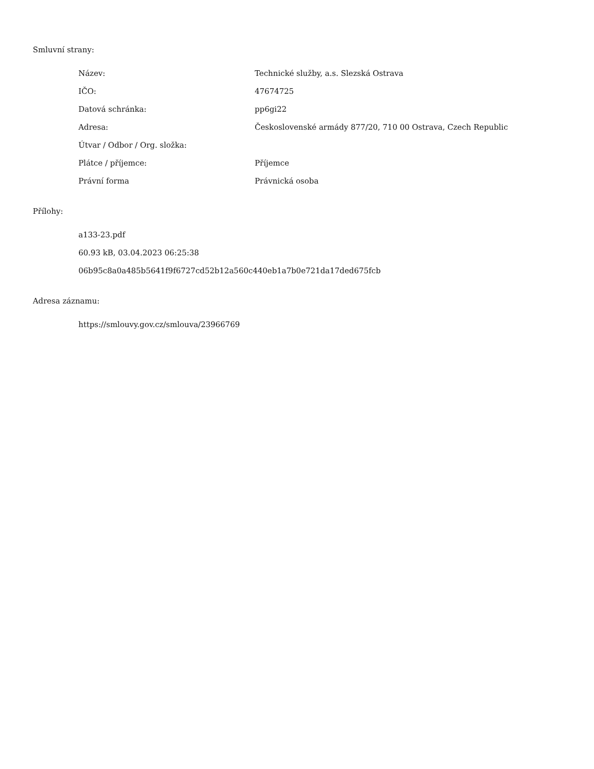Smluvní strany:
| Název: | Technické služby, a.s. Slezská Ostrava |
| IČO: | 47674725 |
| Datová schránka: | pp6gi22 |
| Adresa: | Československé armády 877/20, 710 00 Ostrava, Czech Republic |
| Útvar / Odbor / Org. složka: | |
| Plátce / příjemce: | Příjemce |
| Právní forma | Právnická osoba |
Přílohy:
a133-23.pdf
60.93 kB, 03.04.2023 06:25:38
06b95c8a0a485b5641f9f6727cd52b12a560c440eb1a7b0e721da17ded675fcb
Adresa záznamu:
https://smlouvy.gov.cz/smlouva/23966769